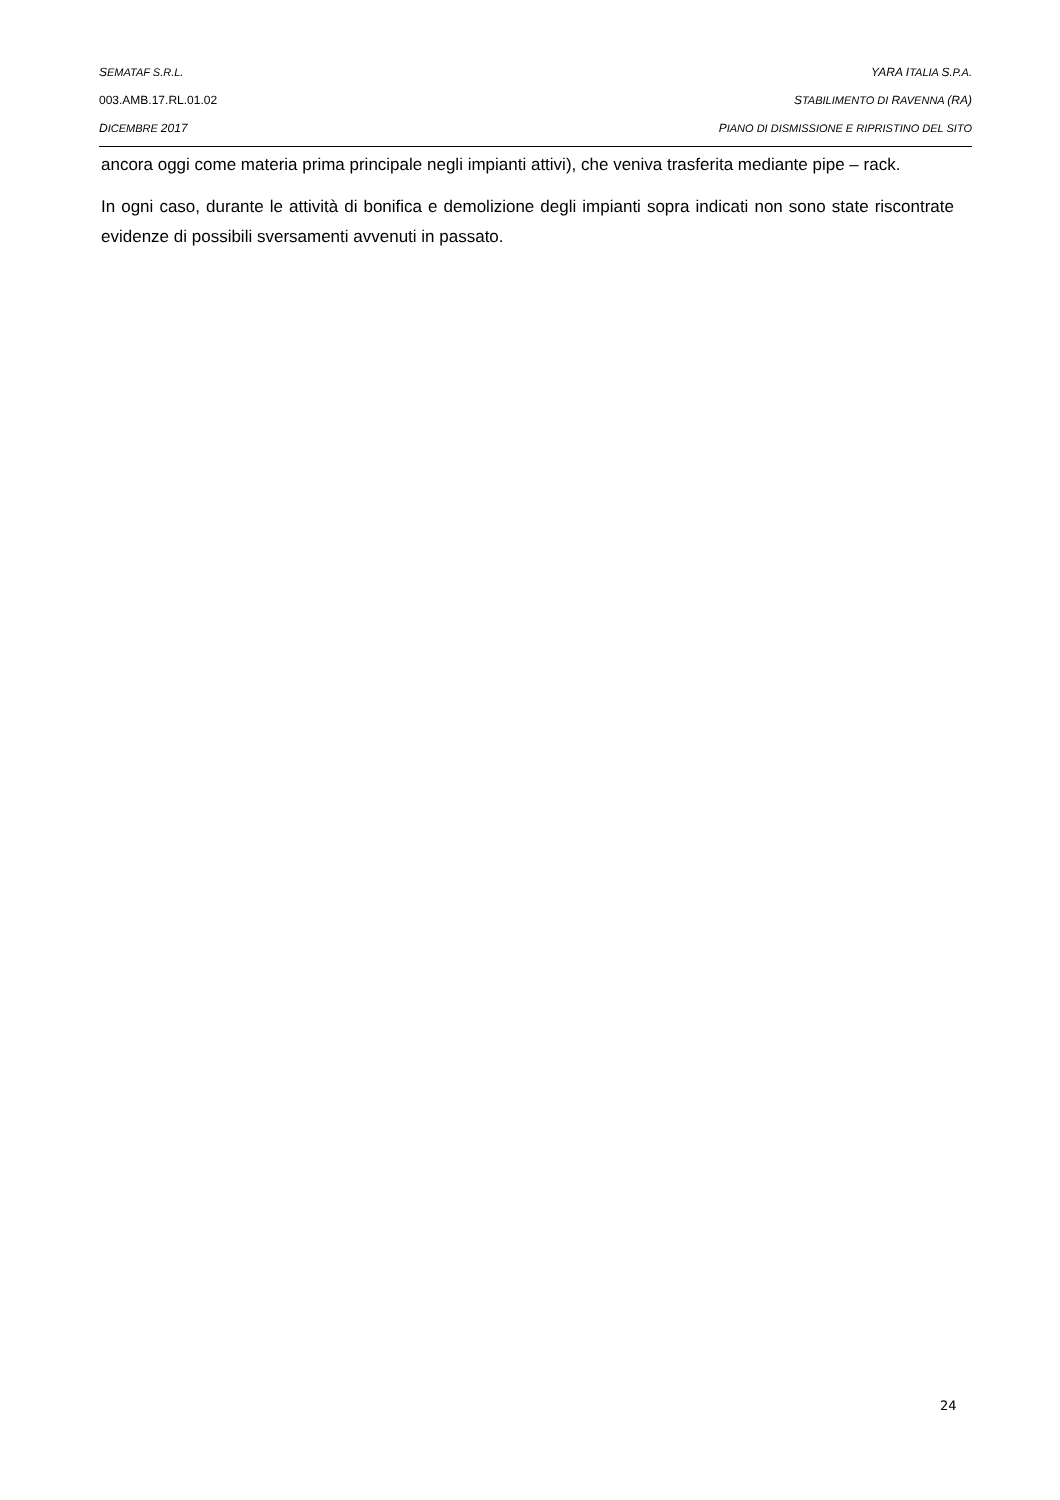SEMATAF S.R.L. YARA ITALIA S.P.A.
003.AMB.17.RL.01.02 STABILIMENTO DI RAVENNA (RA)
DICEMBRE 2017 PIANO DI DISMISSIONE E RIPRISTINO DEL SITO
ancora oggi come materia prima principale negli impianti attivi), che veniva trasferita mediante pipe – rack.
In ogni caso, durante le attività di bonifica e demolizione degli impianti sopra indicati non sono state riscontrate evidenze di possibili sversamenti avvenuti in passato.
24